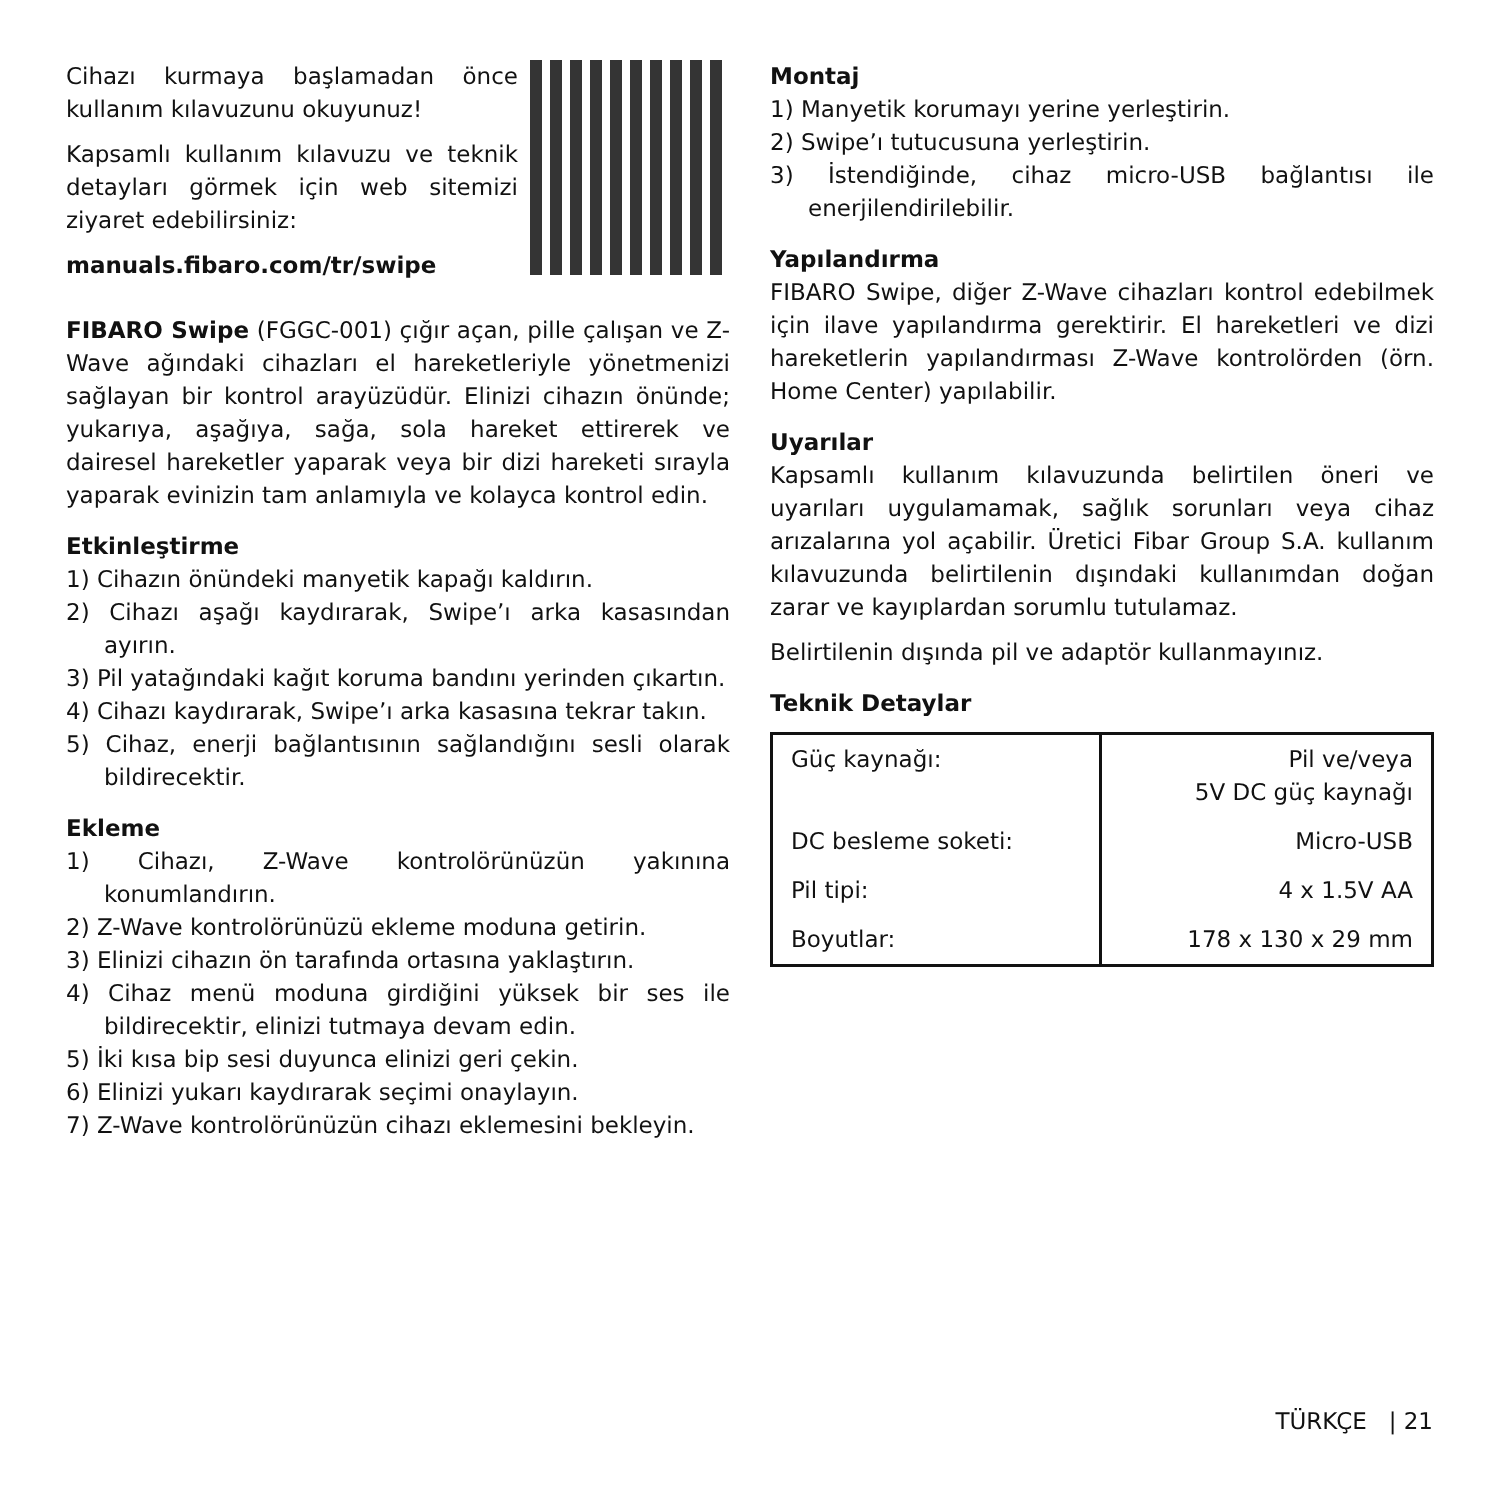Cihazı kurmaya başlamadan önce kullanım kılavuzunu okuyunuz!
Kapsamlı kullanım kılavuzu ve teknik detayları görmek için web sitemizi ziyaret edebilirsiniz:
manuals.fibaro.com/tr/swipe
FIBARO Swipe (FGGC-001) çığır açan, pille çalışan ve Z-Wave ağındaki cihazları el hareketleriyle yönetmenizi sağlayan bir kontrol arayüzüdür. Elinizi cihazın önünde; yukarıya, aşağıya, sağa, sola hareket ettirerek ve dairesel hareketler yaparak veya bir dizi hareketi sırayla yaparak evinizin tam anlamıyla ve kolayca kontrol edin.
Etkinleştirme
1) Cihazın önündeki manyetik kapağı kaldırın.
2) Cihazı aşağı kaydırarak, Swipe’ı arka kasasından ayırın.
3) Pil yatağındaki kağıt koruma bandını yerinden çıkartın.
4) Cihazı kaydırarak, Swipe’ı arka kasasına tekrar takın.
5) Cihaz, enerji bağlantısının sağlandığını sesli olarak bildirecektir.
Ekleme
1) Cihazı, Z-Wave kontrolörünüzün yakınına konumlandırın.
2) Z-Wave kontrolörünüzü ekleme moduna getirin.
3) Elinizi cihazın ön tarafında ortasına yaklaştırın.
4) Cihaz menü moduna girdiğini yüksek bir ses ile bildirecektir, elinizi tutmaya devam edin.
5) İki kısa bip sesi duyunca elinizi geri çekin.
6) Elinizi yukarı kaydırarak seçimi onaylayın.
7) Z-Wave kontrolörünüzün cihazı eklemesini bekleyin.
Montaj
1) Manyetik korumayı yerine yerleştirin.
2) Swipe’ı tutucusuna yerleştirin.
3) İstendiğinde, cihaz micro-USB bağlantısı ile enerjilendirilebilir.
Yapılandırma
FIBARO Swipe, diğer Z-Wave cihazları kontrol edebilmek için ilave yapılandırma gerektirir. El hareketleri ve dizi hareketlerin yapılandırması Z-Wave kontrolörden (örn. Home Center) yapılabilir.
Uyarılar
Kapsamlı kullanım kılavuzunda belirtilen öneri ve uyarıları uygulamamak, sağlık sorunları veya cihaz arızalarına yol açabilir. Üretici Fibar Group S.A. kullanım kılavuzunda belirtilenin dışındaki kullanımdan doğan zarar ve kayıplardan sorumlu tutulamaz.
Belirtilenin dışında pil ve adaptör kullanmayınız.
Teknik Detaylar
| Güç kaynağı: | Pil ve/veya 5V DC güç kaynağı |
| DC besleme soketi: | Micro-USB |
| Pil tipi: | 4 x 1.5V AA |
| Boyutlar: | 178 x 130 x 29 mm |
TÜRKÇE | 21